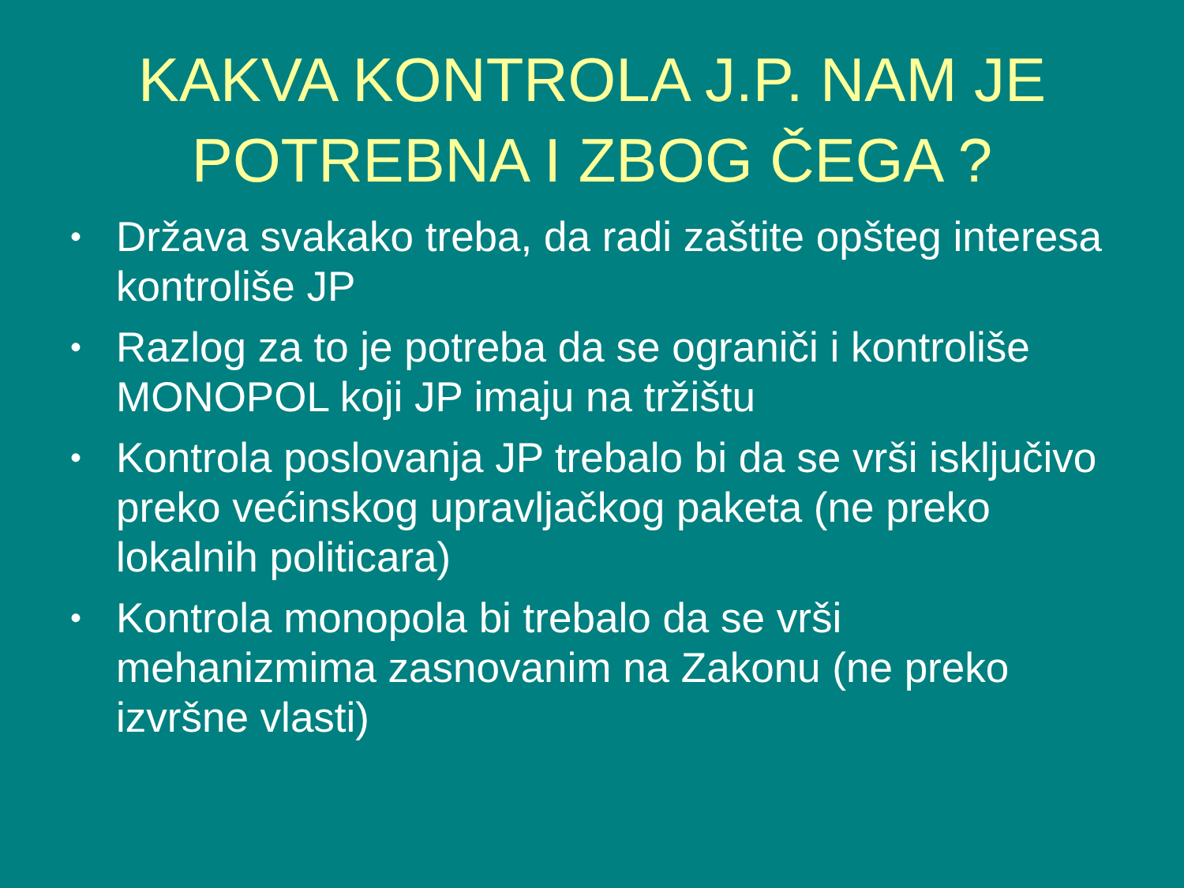KAKVA KONTROLA J.P. NAM JE
POTREBNA I ZBOG ČEGA ?
• Država svakako treba, da radi zaštite opšteg interesa kontroliše JP
• Razlog za to je potreba da se ograniči i kontroliše MONOPOL koji JP imaju na tržištu
• Kontrola poslovanja JP trebalo bi da se vrši isključivo preko većinskog upravljačkog paketa (ne preko lokalnih politicara)
• Kontrola monopola bi trebalo da se vrši mehanizmima zasnovanim na Zakonu (ne preko izvršne vlasti)